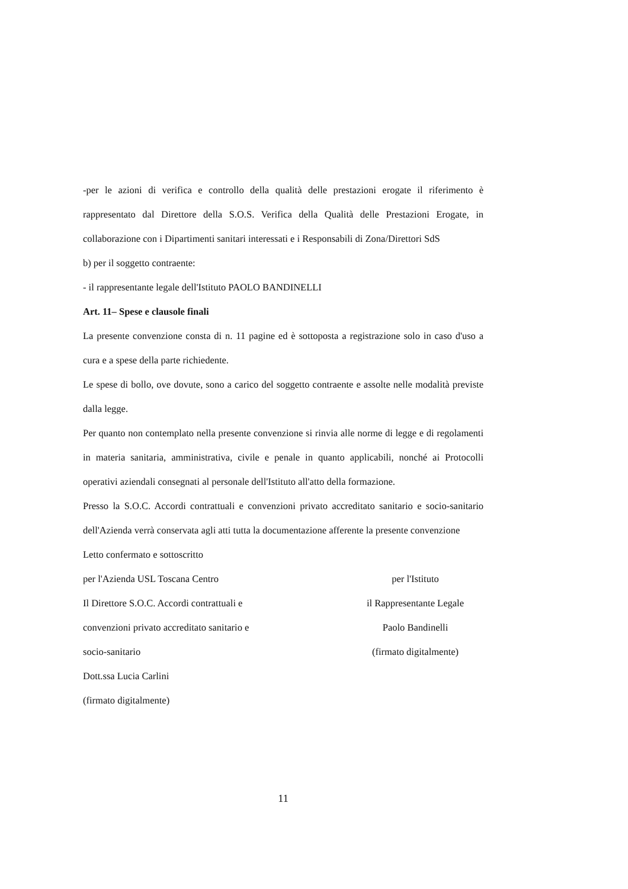-per le azioni di verifica e controllo della qualità delle prestazioni erogate il riferimento è rappresentato dal Direttore della S.O.S. Verifica della Qualità delle Prestazioni Erogate, in collaborazione con i Dipartimenti sanitari interessati e i Responsabili di Zona/Direttori SdS
b) per il soggetto contraente:
- il rappresentante legale dell'Istituto PAOLO BANDINELLI
Art. 11– Spese e clausole finali
La presente convenzione consta di n. 11 pagine ed è sottoposta a registrazione solo in caso d'uso a cura e a spese della parte richiedente.
Le spese di bollo, ove dovute, sono a carico del soggetto contraente e assolte nelle modalità previste dalla legge.
Per quanto non contemplato nella presente convenzione si rinvia alle norme di legge e di regolamenti in materia sanitaria, amministrativa, civile e penale in quanto applicabili, nonché ai Protocolli operativi aziendali consegnati al personale dell'Istituto all'atto della formazione.
Presso la S.O.C. Accordi contrattuali e convenzioni privato accreditato sanitario e socio-sanitario dell'Azienda verrà conservata agli atti tutta la documentazione afferente la presente convenzione
Letto confermato e sottoscritto
per l'Azienda USL Toscana Centro
Il Direttore S.O.C. Accordi contrattuali e convenzioni privato accreditato sanitario e socio-sanitario
Dott.ssa Lucia Carlini
(firmato digitalmente)
per l'Istituto
il Rappresentante Legale
Paolo Bandinelli
(firmato digitalmente)
11